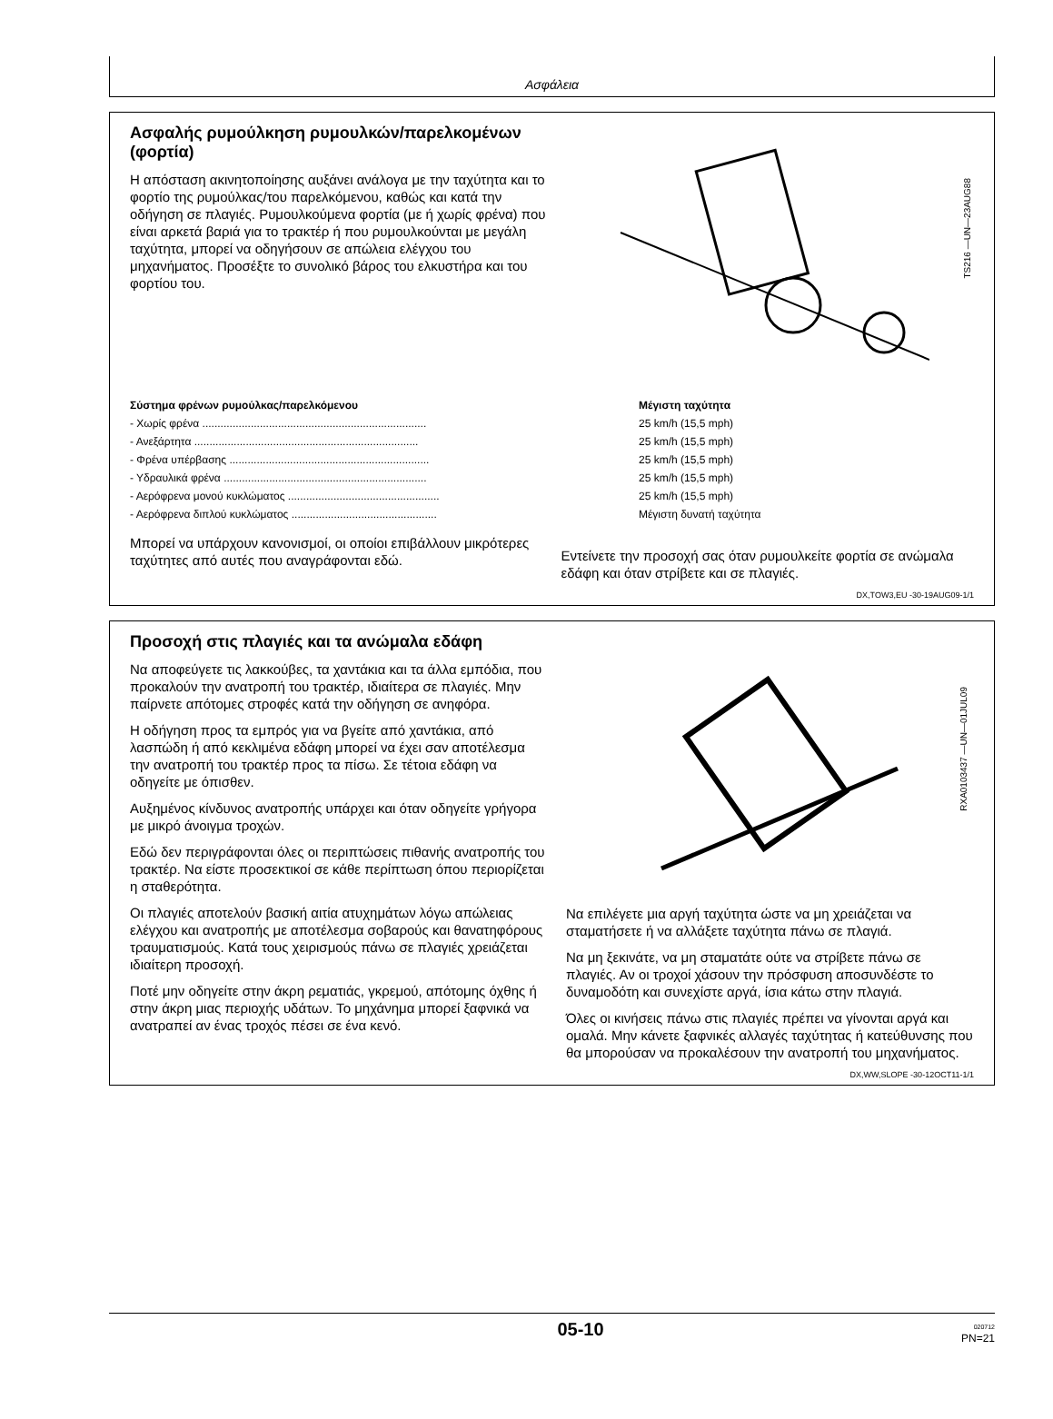Ασφάλεια
Ασφαλής ρυμούλκηση ρυμουλκών/παρελκομένων (φορτία)
Η απόσταση ακινητοποίησης αυξάνει ανάλογα με την ταχύτητα και το φορτίο της ρυμούλκας/του παρελκόμενου, καθώς και κατά την οδήγηση σε πλαγιές. Ρυμουλκούμενα φορτία (με ή χωρίς φρένα) που είναι αρκετά βαριά για το τρακτέρ ή που ρυμουλκούνται με μεγάλη ταχύτητα, μπορεί να οδηγήσουν σε απώλεια ελέγχου του μηχανήματος. Προσέξτε το συνολικό βάρος του ελκυστήρα και του φορτίου του.
TS216 —UN—23AUG88
| Σύστημα φρένων ρυμούλκας/παρελκόμενου | Μέγιστη ταχύτητα |
| --- | --- |
| - Χωρίς φρένα .......................................................................... | 25 km/h (15,5 mph) |
| - Ανεξάρτητα .......................................................................... | 25 km/h (15,5 mph) |
| - Φρένα υπέρβασης .................................................................. | 25 km/h (15,5 mph) |
| - Υδραυλικά φρένα ................................................................... | 25 km/h (15,5 mph) |
| - Αερόφρενα μονού κυκλώματος .................................................. | 25 km/h (15,5 mph) |
| - Αερόφρενα διπλού κυκλώματος ................................................ | Μέγιστη δυνατή ταχύτητα |
Μπορεί να υπάρχουν κανονισμοί, οι οποίοι επιβάλλουν μικρότερες ταχύτητες από αυτές που αναγράφονται εδώ.
Εντείνετε την προσοχή σας όταν ρυμουλκείτε φορτία σε ανώμαλα εδάφη και όταν στρίβετε και σε πλαγιές.
DX,TOW3,EU -30-19AUG09-1/1
Προσοχή στις πλαγιές και τα ανώμαλα εδάφη
Να αποφεύγετε τις λακκούβες, τα χαντάκια και τα άλλα εμπόδια, που προκαλούν την ανατροπή του τρακτέρ, ιδιαίτερα σε πλαγιές. Μην παίρνετε απότομες στροφές κατά την οδήγηση σε ανηφόρα.
Η οδήγηση προς τα εμπρός για να βγείτε από χαντάκια, από λασπώδη ή από κεκλιμένα εδάφη μπορεί να έχει σαν αποτέλεσμα την ανατροπή του τρακτέρ προς τα πίσω. Σε τέτοια εδάφη να οδηγείτε με όπισθεν.
Αυξημένος κίνδυνος ανατροπής υπάρχει και όταν οδηγείτε γρήγορα με μικρό άνοιγμα τροχών.
Εδώ δεν περιγράφονται όλες οι περιπτώσεις πιθανής ανατροπής του τρακτέρ. Να είστε προσεκτικοί σε κάθε περίπτωση όπου περιορίζεται η σταθερότητα.
Οι πλαγιές αποτελούν βασική αιτία ατυχημάτων λόγω απώλειας ελέγχου και ανατροπής με αποτέλεσμα σοβαρούς και θανατηφόρους τραυματισμούς. Κατά τους χειρισμούς πάνω σε πλαγιές χρειάζεται ιδιαίτερη προσοχή.
Ποτέ μην οδηγείτε στην άκρη ρεματιάς, γκρεμού, απότομης όχθης ή στην άκρη μιας περιοχής υδάτων. Το μηχάνημα μπορεί ξαφνικά να ανατραπεί αν ένας τροχός πέσει σε ένα κενό.
RXA0103437 —UN—01JUL09
Να επιλέγετε μια αργή ταχύτητα ώστε να μη χρειάζεται να σταματήσετε ή να αλλάξετε ταχύτητα πάνω σε πλαγιά.
Να μη ξεκινάτε, να μη σταματάτε ούτε να στρίβετε πάνω σε πλαγιές. Αν οι τροχοί χάσουν την πρόσφυση αποσυνδέστε το δυναμοδότη και συνεχίστε αργά, ίσια κάτω στην πλαγιά.
Όλες οι κινήσεις πάνω στις πλαγιές πρέπει να γίνονται αργά και ομαλά. Μην κάνετε ξαφνικές αλλαγές ταχύτητας ή κατεύθυνσης που θα μπορούσαν να προκαλέσουν την ανατροπή του μηχανήματος.
DX,WW,SLOPE -30-12OCT11-1/1
05-10 020712
PN=21